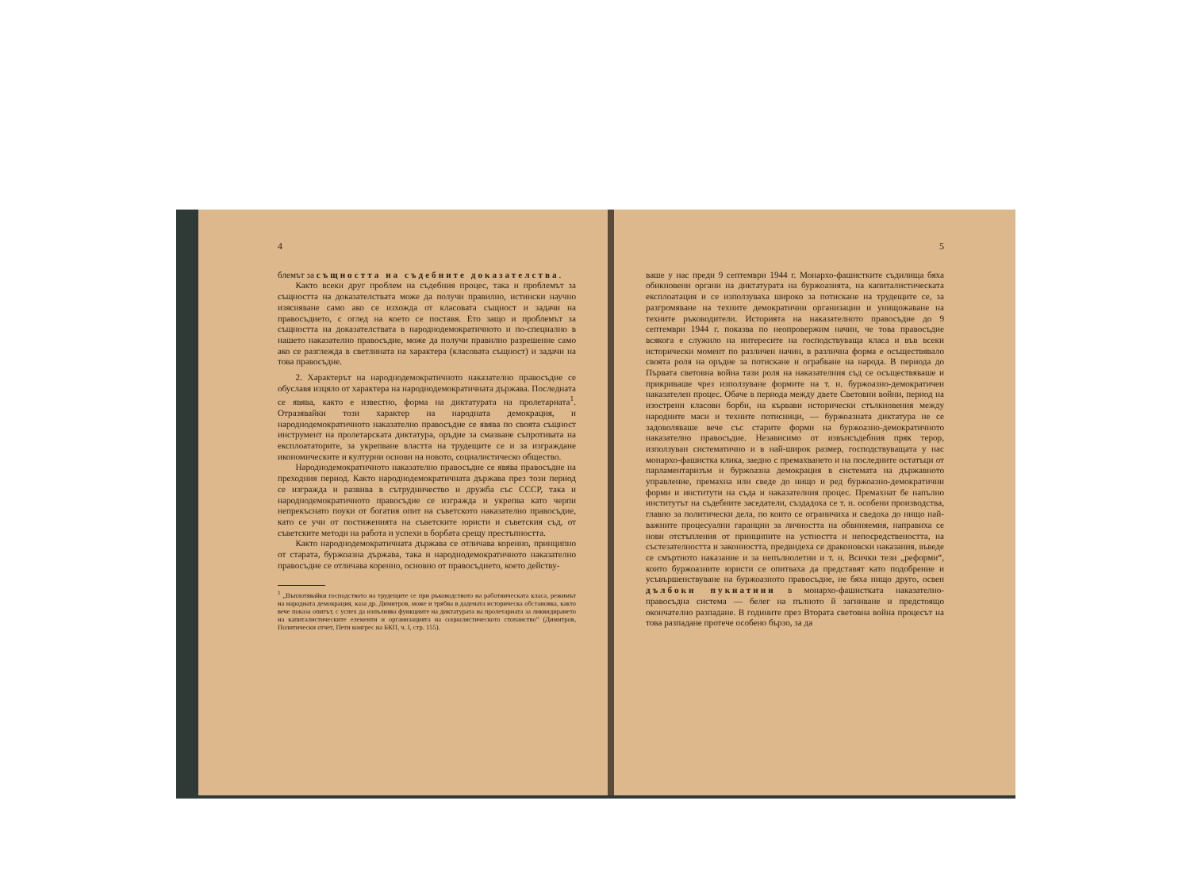4
блемът за същността на съдебните доказателства.
Както всеки друг проблем на съдебния процес, така и проблемът за същността на доказателствата може да получи правилно, истински научно изясняване само ако се изхожда от класовата същност и задачи на правосъдието, с оглед на което се поставя. Ето защо и проблемът за същността на доказателствата в народнодемократичното и по-специално в нашето наказателно правосъдие, може да получи правилно разрешение само ако се разглежда в светлината на характера (класовата същност) и задачи на това правосъдие.
2. Характерът на народнодемократичното наказателно правосъдие се обуславя изцяло от характера на народнодемократичната държава. Последната се явява, както е известно, форма на диктатурата на пролетариата<sup>1</sup>. Отразявайки този характер на народната демокрация, и народнодемократичното наказателно правосъдие се явява по своята същност инструмент на пролетарската диктатура, оръдие за смазване съпротивата на експлоататорите, за укрепване властта на трудещите се и за изграждане икономическите и културни основи на новото, социалистическо общество.
Народнодемократичното наказателно правосъдие се явява правосъдие на преходния период. Както народнодемократичната държава през този период се изгражда и развива в сътрудничество и дружба със СССР, така и народнодемократичното правосъдие се изгражда и укрепва като черпи непрекъснато поуки от богатия опит на съветското наказателно правосъдие, като се учи от постиженията на съветските юристи и съветския съд, от съветските методи на работа и успехи в борбата срещу престъпността.
Както народнодемократичната държава се отличава коренно, принципно от старата, буржоазна държава, така и народнодемократичното наказателно правосъдие се отличава коренно, основно от правосъдието, което действу-
<sup>1</sup> „Въплотявайки господството на трудещите се при ръководството на работническата класа, режимът на народната демокрация, каза др. Димитров, може и трябва в дадената историческа обстановка, както вече показа опитът, с успех да изпълнява функциите на диктатурата на пролетариата за ликвидирането на капиталистическите елементи и организацията на социалистическото стопанство“ (Димитров, Политически отчет, Пети конгрес на БКП, ч. I, стр. 155).
5
ваше у нас преди 9 септември 1944 г. Монархо-фашистките съдилища бяха обикновени органи на диктатурата на буржоазията, на капиталистическата експлоатация и се използуваха широко за потискане на трудещите се, за разгромяване на техните демократични организации и унищожаване на техните ръководители. Историята на наказателното правосъдие до 9 септември 1944 г. показва по неопровержим начин, че това правосъдие всякога е служило на интересите на господствуваща класа и във всеки исторически момент по различен начин, в различна форма е осъществявало своята роля на оръдие за потискане и ограбване на народа. В периода до Първата световна война тази роля на наказателния съд се осъществяваше и прикриваше чрез използуване формите на т. н. буржоазно-демократичен наказателен процес. Обаче в периода между двете Световни войни, период на изострени класови борби, на кървави исторически стълкновения между народните маси и техните потисници, — буржоазната диктатура не се задоволяваше вече със старите форми на буржоазно-демократичното наказателно правосъдие. Независимо от извънсъдебния пряк терор, използуван систематично и в най-широк размер, господствуващата у нас монархо-фашистка клика, заедно с премахването и на последните остатъци от парламентаризъм и буржоазна демокрация в системата на държавното управление, премахна или сведе до нищо и ред буржоазно-демократични форми и институти на съда и наказателния процес. Премахнат бе напълно институтът на съдебните заседатели, създадоха се т. н. особени производства, главно за политически дела, по които се ограничиха и сведоха до нищо най-важните процесуални гаранции за личността на обвиняемия, направиха се нови отстъпления от принципите на устността и непосредствеността, на състезателността и законността, предвидеха се драконовски наказания, въведе се смъртното наказание и за непълнолетни и т. н. Всички тези „реформи“, които буржоазните юристи се опитваха да представят като подобрение и усъвършенствуване на буржоазното правосъдие, не бяха нищо друго, освен дълбоки пукнатини в монархо-фашистката наказателно-правосъдна система — белег на пълното й загниване и предстоящо окончателно разпадане. В годините през Втората световна война процесът на това разпадане протече особено бързо, за да